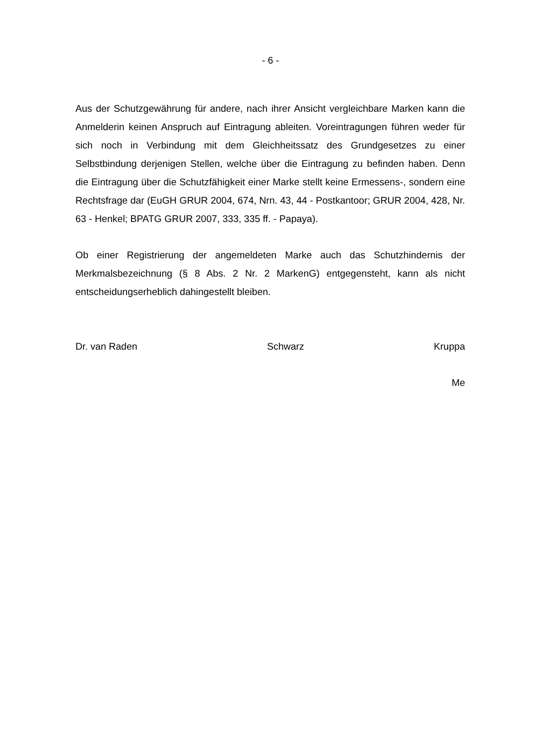- 6 -
Aus der Schutzgewährung für andere, nach ihrer Ansicht vergleichbare Marken kann die Anmelderin keinen Anspruch auf Eintragung ableiten. Voreintragungen führen weder für sich noch in Verbindung mit dem Gleichheitssatz des Grundgesetzes zu einer Selbstbindung derjenigen Stellen, welche über die Eintragung zu befinden haben. Denn die Eintragung über die Schutzfähigkeit einer Marke stellt keine Ermessens-, sondern eine Rechtsfrage dar (EuGH GRUR 2004, 674, Nrn. 43, 44 - Postkantoor; GRUR 2004, 428, Nr. 63 - Henkel; BPATG GRUR 2007, 333, 335 ff. - Papaya).
Ob einer Registrierung der angemeldeten Marke auch das Schutzhindernis der Merkmalsbezeichnung (§ 8 Abs. 2 Nr. 2 MarkenG) entgegensteht, kann als nicht entscheidungserheblich dahingestellt bleiben.
Dr. van Raden Schwarz Kruppa
Me